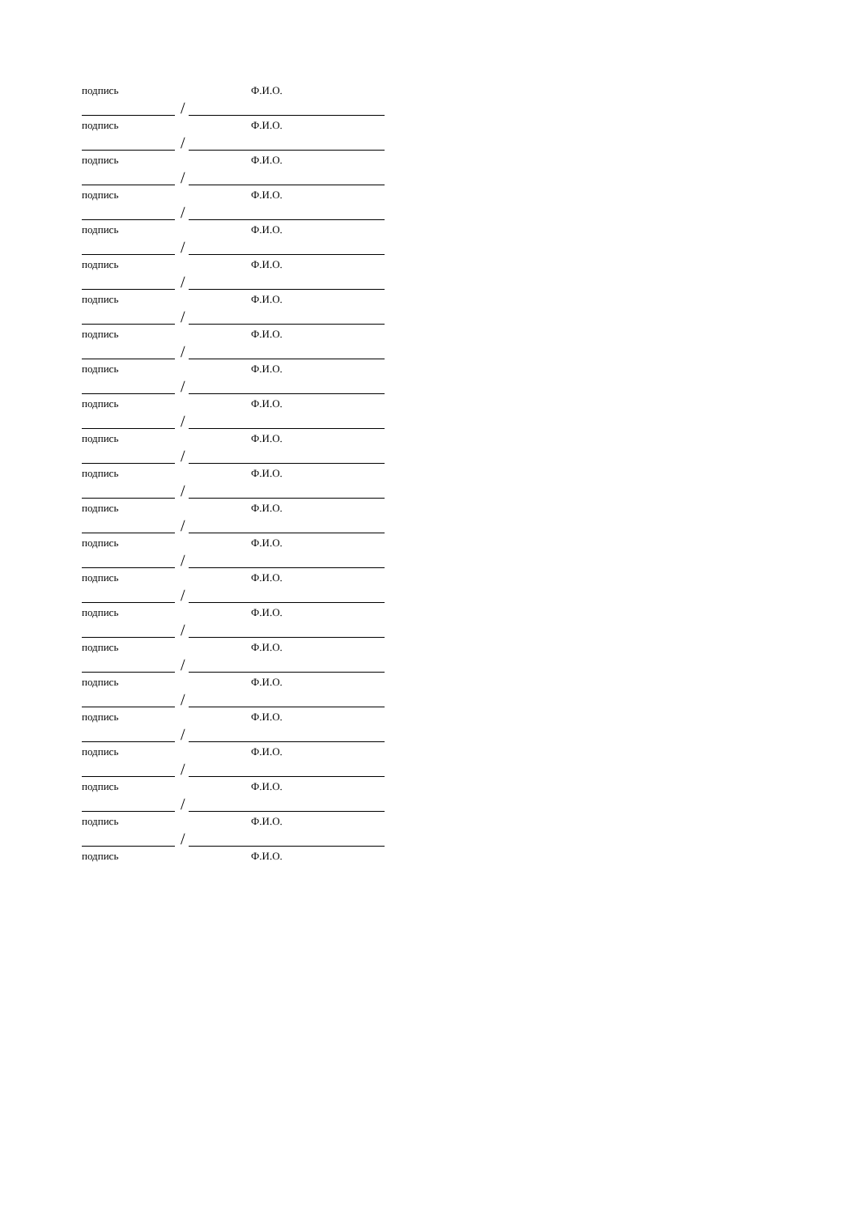подпись Ф.И.О.
/
подпись Ф.И.О.
/
подпись Ф.И.О.
/
подпись Ф.И.О.
/
подпись Ф.И.О.
/
подпись Ф.И.О.
/
подпись Ф.И.О.
/
подпись Ф.И.О.
/
подпись Ф.И.О.
/
подпись Ф.И.О.
/
подпись Ф.И.О.
/
подпись Ф.И.О.
/
подпись Ф.И.О.
/
подпись Ф.И.О.
/
подпись Ф.И.О.
/
подпись Ф.И.О.
/
подпись Ф.И.О.
/
подпись Ф.И.О.
/
подпись Ф.И.О.
/
подпись Ф.И.О.
/
подпись Ф.И.О.
/
подпись Ф.И.О.
/
подпись Ф.И.О.